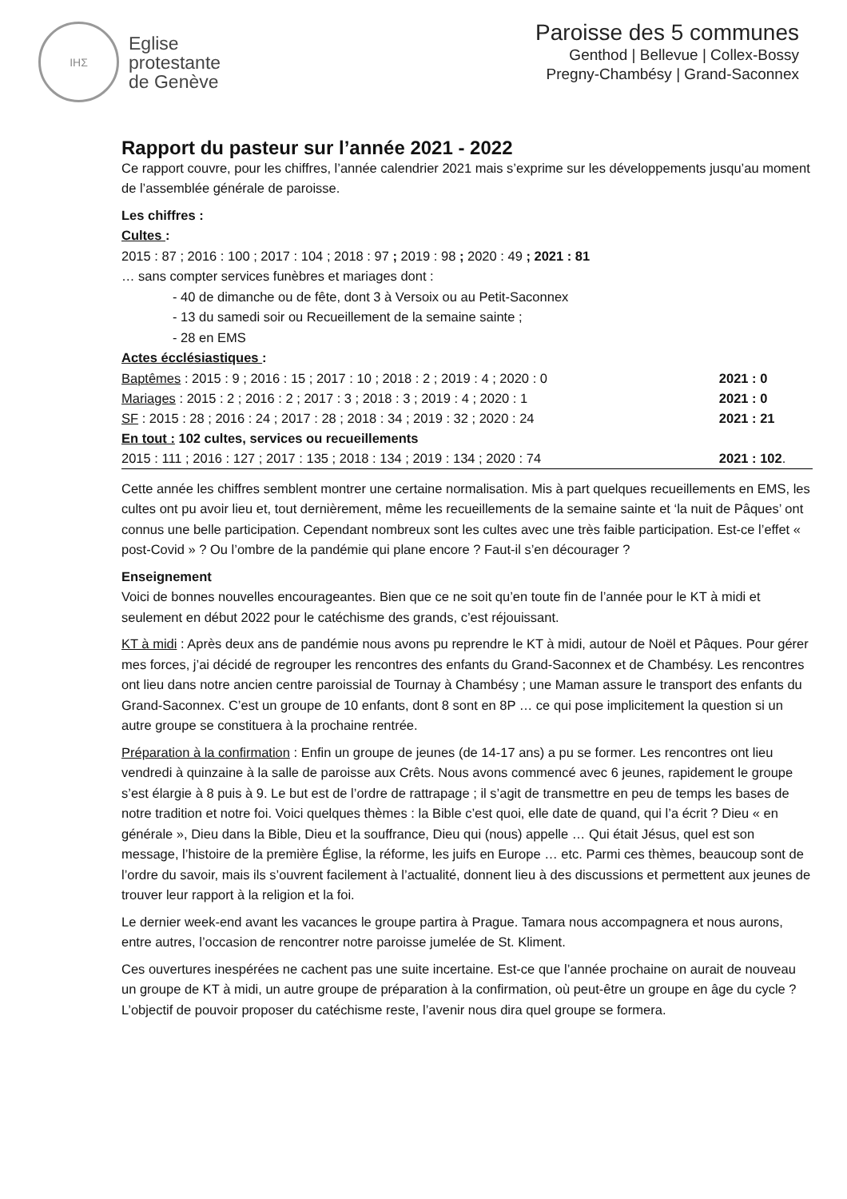IHΣ
Eglise
protestante
de Genève
Paroisse des 5 communes
Genthod | Bellevue | Collex-Bossy
Pregny-Chambésy | Grand-Saconnex
Rapport du pasteur sur l’année 2021 - 2022
Ce rapport couvre, pour les chiffres, l’année calendrier 2021 mais s’exprime sur les développements jusqu’au moment de l’assemblée générale de paroisse.
Les chiffres :
Cultes :
2015 : 87 ; 2016 : 100 ; 2017 : 104 ; 2018 : 97 ; 2019 : 98 ; 2020 : 49 ; 2021 : 81
… sans compter services funèbres et mariages dont :
- 40 de dimanche ou de fête, dont 3 à Versoix ou au Petit-Saconnex
- 13 du samedi soir ou Recueillement de la semaine sainte ;
- 28 en EMS
Actes écclésiastiques :
| Baptêmes : 2015 : 9 ; 2016 : 15 ; 2017 : 10 ; 2018 : 2 ; 2019 : 4 ; 2020 : 0 | 2021 : 0 |
| Mariages : 2015 : 2 ; 2016 : 2 ; 2017 : 3 ; 2018 : 3 ; 2019 : 4 ; 2020 : 1 | 2021 : 0 |
| SF : 2015 : 28 ; 2016 : 24 ; 2017 : 28 ; 2018 : 34 ; 2019 : 32 ; 2020 : 24 | 2021 : 21 |
| En tout : 102 cultes, services ou recueillements | |
| 2015 : 111 ; 2016 : 127 ; 2017 : 135 ; 2018 : 134 ; 2019 : 134 ; 2020 : 74 | 2021 : 102 . |
Cette année les chiffres semblent montrer une certaine normalisation. Mis à part quelques recueillements en EMS, les cultes ont pu avoir lieu et, tout dernièrement, même les recueillements de la semaine sainte et ‘la nuit de Pâques’ ont connus une belle participation. Cependant nombreux sont les cultes avec une très faible participation. Est-ce l’effet « post-Covid » ? Ou l’ombre de la pandémie qui plane encore ? Faut-il s’en décourager ?
Enseignement
Voici de bonnes nouvelles encourageantes. Bien que ce ne soit qu’en toute fin de l’année pour le KT à midi et seulement en début 2022 pour le catéchisme des grands, c’est réjouissant.
KT à midi : Après deux ans de pandémie nous avons pu reprendre le KT à midi, autour de Noël et Pâques. Pour gérer mes forces, j’ai décidé de regrouper les rencontres des enfants du Grand-Saconnex et de Chambésy. Les rencontres ont lieu dans notre ancien centre paroissial de Tournay à Chambésy ; une Maman assure le transport des enfants du Grand-Saconnex. C’est un groupe de 10 enfants, dont 8 sont en 8P … ce qui pose implicitement la question si un autre groupe se constituera à la prochaine rentrée.
Préparation à la confirmation : Enfin un groupe de jeunes (de 14-17 ans) a pu se former. Les rencontres ont lieu vendredi à quinzaine à la salle de paroisse aux Crêts. Nous avons commencé avec 6 jeunes, rapidement le groupe s’est élargie à 8 puis à 9. Le but est de l’ordre de rattrapage ; il s’agit de transmettre en peu de temps les bases de notre tradition et notre foi. Voici quelques thèmes : la Bible c’est quoi, elle date de quand, qui l’a écrit ? Dieu « en générale », Dieu dans la Bible, Dieu et la souffrance, Dieu qui (nous) appelle … Qui était Jésus, quel est son message, l’histoire de la première Église, la réforme, les juifs en Europe … etc. Parmi ces thèmes, beaucoup sont de l’ordre du savoir, mais ils s’ouvrent facilement à l’actualité, donnent lieu à des discussions et permettent aux jeunes de trouver leur rapport à la religion et la foi.
Le dernier week-end avant les vacances le groupe partira à Prague. Tamara nous accompagnera et nous aurons, entre autres, l’occasion de rencontrer notre paroisse jumelée de St. Kliment.
Ces ouvertures inespérées ne cachent pas une suite incertaine. Est-ce que l’année prochaine on aurait de nouveau un groupe de KT à midi, un autre groupe de préparation à la confirmation, où peut-être un groupe en âge du cycle ? L’objectif de pouvoir proposer du catéchisme reste, l’avenir nous dira quel groupe se formera.